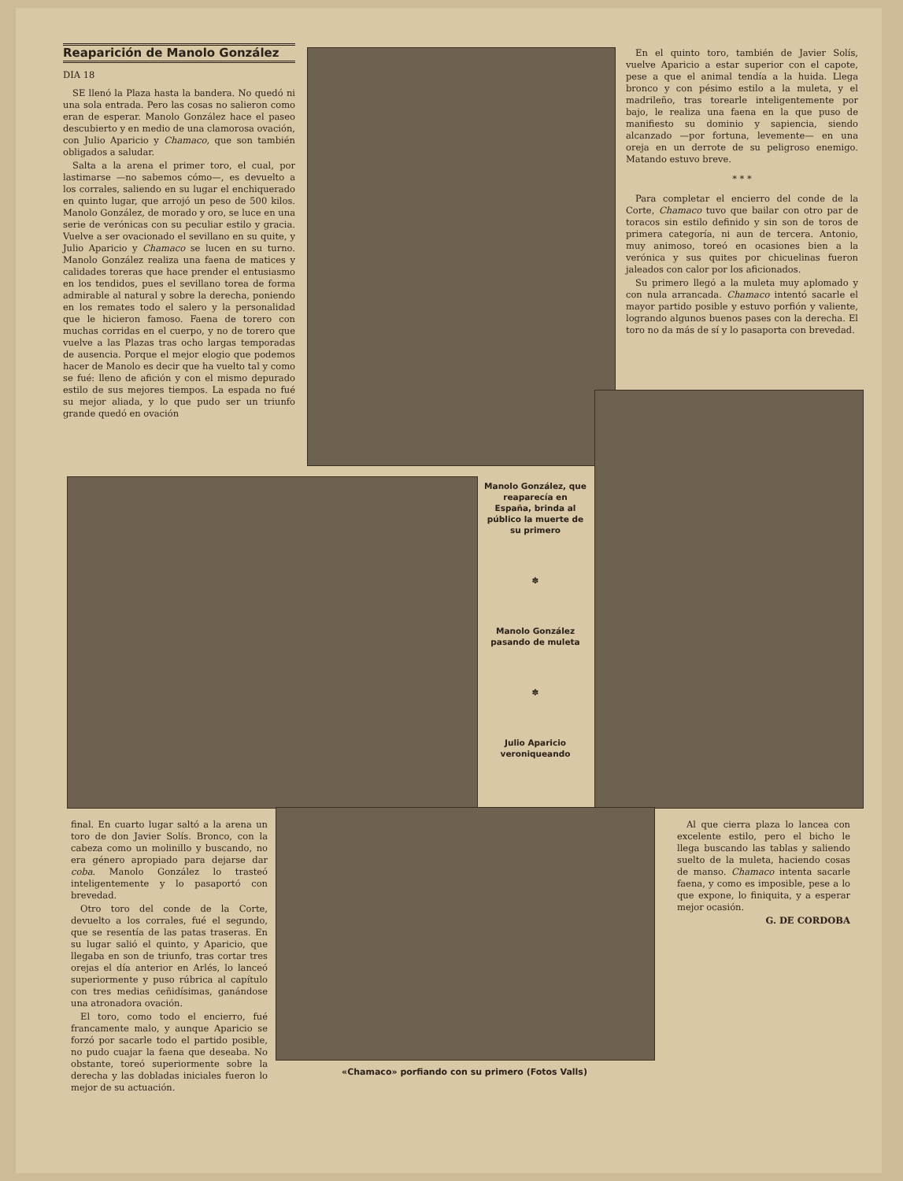Reaparición de Manolo González
DIA 18
SE llenó la Plaza hasta la bandera. No quedó ni una sola entrada. Pero las cosas no salieron como eran de esperar. Manolo González hace el paseo descubierto y en medio de una clamorosa ovación, con Julio Aparicio y Chamaco, que son también obligados a saludar.
Salta a la arena el primer toro, el cual, por lastimarse —no sabemos cómo—, es devuelto a los corrales, saliendo en su lugar el enchiquerado en quinto lugar, que arrojó un peso de 500 kilos. Manolo González, de morado y oro, se luce en una serie de verónicas con su peculiar estilo y gracia. Vuelve a ser ovacionado el sevillano en su quite, y Julio Aparicio y Chamaco se lucen en su turno. Manolo González realiza una faena de matices y calidades toreras que hace prender el entusiasmo en los tendidos, pues el sevillano torea de forma admirable al natural y sobre la derecha, poniendo en los remates todo el salero y la personalidad que le hicieron famoso. Faena de torero con muchas corridas en el cuerpo, y no de torero que vuelve a las Plazas tras ocho largas temporadas de ausencia. Porque el mejor elogio que podemos hacer de Manolo es decir que ha vuelto tal y como se fué: lleno de afición y con el mismo depurado estilo de sus mejores tiempos. La espada no fué su mejor aliada, y lo que pudo ser un triunfo grande quedó en ovación
En el quinto toro, también de Javier Solís, vuelve Aparicio a estar superior con el capote, pese a que el animal tendía a la huida. Llega bronco y con pésimo estilo a la muleta, y el madrileño, tras torearle inteligentemente por bajo, le realiza una faena en la que puso de manifiesto su dominio y sapiencia, siendo alcanzado —por fortuna, levemente— en una oreja en un derrote de su peligroso enemigo. Matando estuvo breve.
* * *
Para completar el encierro del conde de la Corte, Chamaco tuvo que bailar con otro par de toracos sin estilo definido y sin son de toros de primera categoría, ni aun de tercera. Antonio, muy animoso, toreó en ocasiones bien a la verónica y sus quites por chicuelinas fueron jaleados con calor por los aficionados.
Su primero llegó a la muleta muy aplomado y con nula arrancada. Chamaco intentó sacarle el mayor partido posible y estuvo porfión y valiente, logrando algunos buenos pases con la derecha. El toro no da más de sí y lo pasaporta con brevedad.
Manolo González, que reaparecía en España, brinda al público la muerte de su primero
✽
Manolo González pasando de muleta
✽
Julio Aparicio veroniqueando
final. En cuarto lugar saltó a la arena un toro de don Javier Solís. Bronco, con la cabeza como un molinillo y buscando, no era género apropiado para dejarse dar coba. Manolo González lo trasteó inteligentemente y lo pasaportó con brevedad.
Otro toro del conde de la Corte, devuelto a los corrales, fué el segundo, que se resentía de las patas traseras. En su lugar salió el quinto, y Aparicio, que llegaba en son de triunfo, tras cortar tres orejas el día anterior en Arlés, lo lanceó superiormente y puso rúbrica al capítulo con tres medias ceñidísimas, ganándose una atronadora ovación.
El toro, como todo el encierro, fué francamente malo, y aunque Aparicio se forzó por sacarle todo el partido posible, no pudo cuajar la faena que deseaba. No obstante, toreó superiormente sobre la derecha y las dobladas iniciales fueron lo mejor de su actuación.
Al que cierra plaza lo lancea con excelente estilo, pero el bicho le llega buscando las tablas y saliendo suelto de la muleta, haciendo cosas de manso. Chamaco intenta sacarle faena, y como es imposible, pese a lo que expone, lo finiquita, y a esperar mejor ocasión.
G. DE CORDOBA
«Chamaco» porfiando con su primero (Fotos Valls)